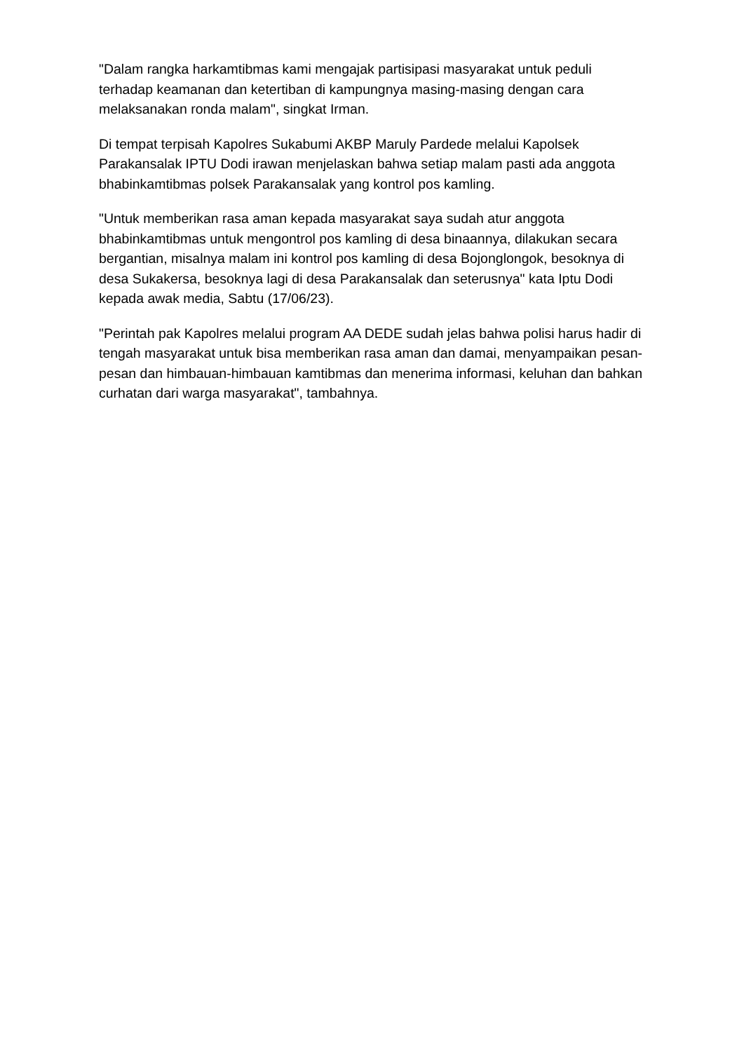"Dalam rangka harkamtibmas kami mengajak partisipasi masyarakat untuk peduli terhadap keamanan dan ketertiban di kampungnya masing-masing dengan cara melaksanakan ronda malam", singkat Irman.
Di tempat terpisah Kapolres Sukabumi AKBP Maruly Pardede melalui Kapolsek Parakansalak IPTU Dodi irawan menjelaskan bahwa setiap malam pasti ada anggota bhabinkamtibmas polsek Parakansalak yang kontrol pos kamling.
"Untuk memberikan rasa aman kepada masyarakat saya sudah atur anggota bhabinkamtibmas untuk mengontrol pos kamling di desa binaannya, dilakukan secara bergantian, misalnya malam ini kontrol pos kamling di desa Bojonglongok, besoknya di desa Sukakersa, besoknya lagi di desa Parakansalak dan seterusnya" kata Iptu Dodi kepada awak media, Sabtu (17/06/23).
"Perintah pak Kapolres melalui program AA DEDE sudah jelas bahwa polisi harus hadir di tengah masyarakat untuk bisa memberikan rasa aman dan damai, menyampaikan pesan-pesan dan himbauan-himbauan kamtibmas dan menerima informasi, keluhan dan bahkan curhatan dari warga masyarakat", tambahnya.